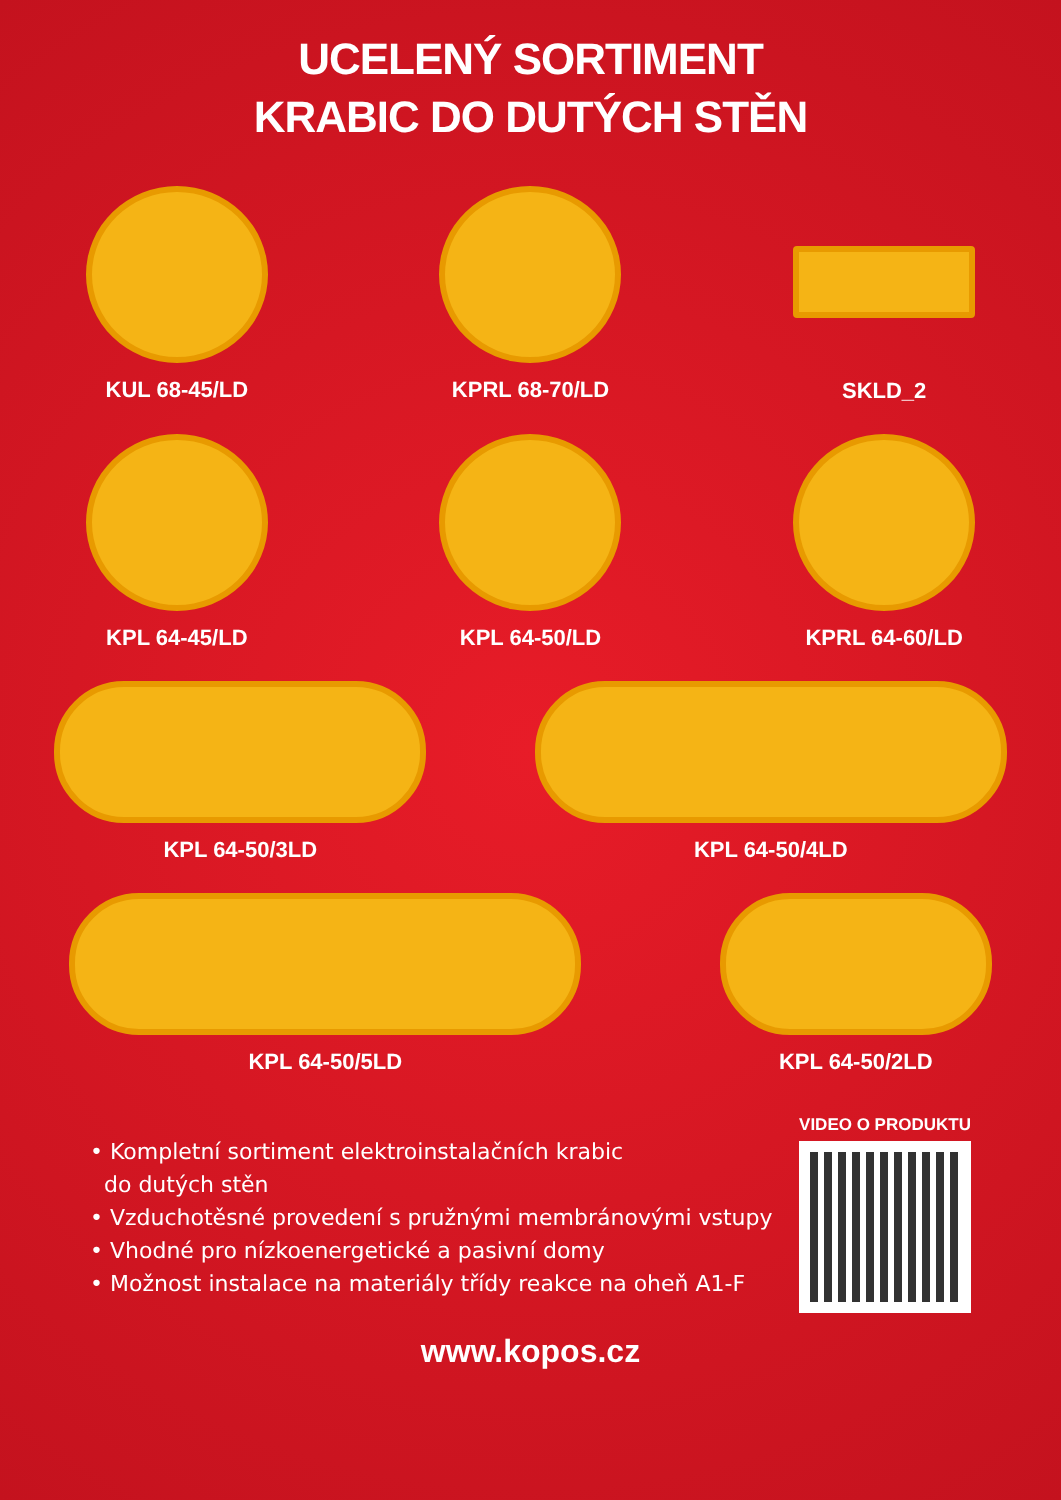UCELENÝ SORTIMENT
KRABIC DO DUTÝCH STĚN
KUL 68-45/LD KPRL 68-70/LD SKLD_2
KPL 64-45/LD KPL 64-50/LD KPRL 64-60/LD
KPL 64-50/3LD KPL 64-50/4LD
KPL 64-50/5LD KPL 64-50/2LD
• Kompletní sortiment elektroinstalačních krabic
do dutých stěn
• Vzduchotěsné provedení s pružnými membránovými vstupy
• Vhodné pro nízkoenergetické a pasivní domy
• Možnost instalace na materiály třídy reakce na oheň A1-F
VIDEO O PRODUKTU
www.kopos.cz